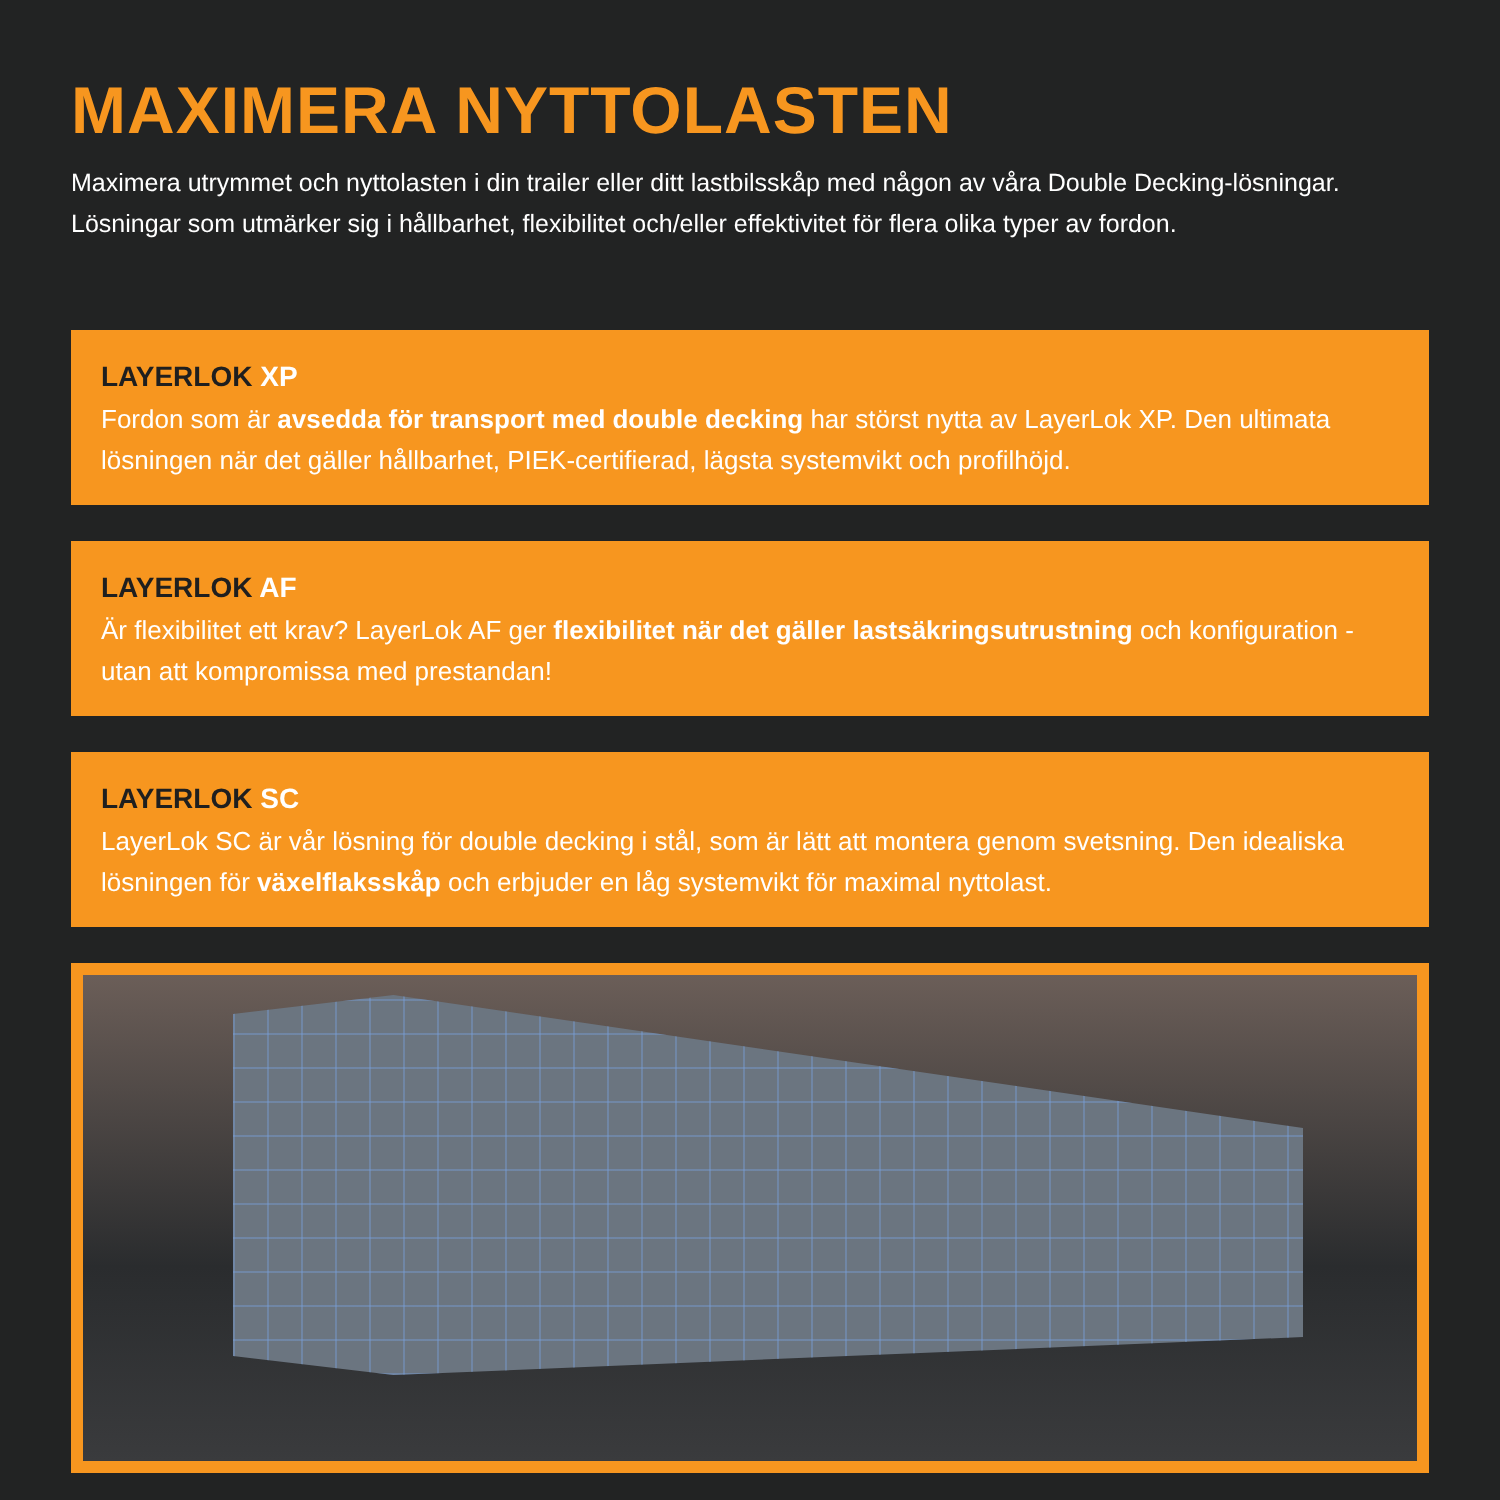MAXIMERA NYTTOLASTEN
Maximera utrymmet och nyttolasten i din trailer eller ditt lastbilsskåp med någon av våra Double Decking-lösningar. Lösningar som utmärker sig i hållbarhet, flexibilitet och/eller effektivitet för flera olika typer av fordon.
LAYERLOK XP
Fordon som är avsedda för transport med double decking har störst nytta av LayerLok XP. Den ultimata lösningen när det gäller hållbarhet, PIEK-certifierad, lägsta systemvikt och profilhöjd.
LAYERLOK AF
Är flexibilitet ett krav? LayerLok AF ger flexibilitet när det gäller lastsäkringsutrustning och konfiguration - utan att kompromissa med prestandan!
LAYERLOK SC
LayerLok SC är vår lösning för double decking i stål, som är lätt att montera genom svetsning. Den idealiska lösningen för växelflaksskåp och erbjuder en låg systemvikt för maximal nyttolast.